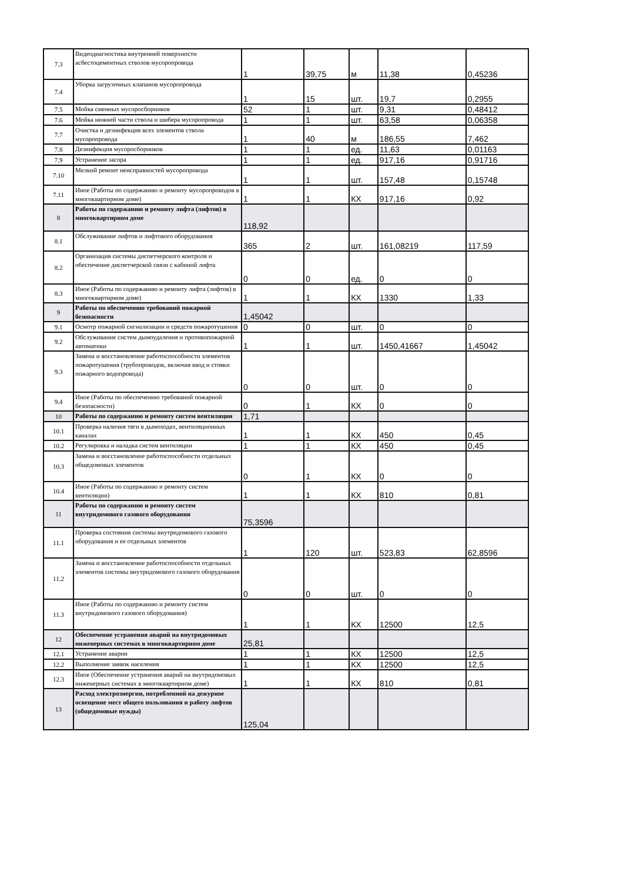| 7.3 | Видеодиагностика внутренней поверхности асбестоцементных стволов мусоропровода | 1 | 39,75 | м | 11,38 | 0,45236 |
| 7.4 | Уборка загрузочных клапанов мусоропровода | 1 | 15 | шт. | 19,7 | 0,2955 |
| 7.5 | Мойка сменных мусоросборников | 52 | 1 | шт. | 9,31 | 0,48412 |
| 7.6 | Мойка нижней части ствола и шибера мусоропровода | 1 | 1 | шт. | 63,58 | 0,06358 |
| 7.7 | Очистка и дезинфекция всех элементов ствола мусоропровода | 1 | 40 | м | 186,55 | 7,462 |
| 7.8 | Дезинфекция мусоросборников | 1 | 1 | ед. | 11,63 | 0,01163 |
| 7.9 | Устранение засора | 1 | 1 | ед. | 917,16 | 0,91716 |
| 7.10 | Мелкий ремонт неисправностей мусоропровода | 1 | 1 | шт. | 157,48 | 0,15748 |
| 7.11 | Иное (Работы по содержанию и ремонту мусоропроводов в многоквартирном доме) | 1 | 1 | КХ | 917,16 | 0,92 |
| 8 | Работы по содержанию и ремонту лифта (лифтов) в многоквартирном доме | 118,92 | | | | |
| 8.1 | Обслуживание лифтов и лифтового оборудования | 365 | 2 | шт. | 161,08219 | 117,59 |
| 8.2 | Организация системы диспетчерского контроля и обеспечение диспетчерской связи с кабиной лифта | 0 | 0 | ед. | 0 | 0 |
| 8.3 | Иное (Работы по содержанию и ремонту лифта (лифтов) в многоквартирном доме) | 1 | 1 | КХ | 1330 | 1,33 |
| 9 | Работы по обеспечению требований пожарной безопасности | 1,45042 | | | | |
| 9.1 | Осмотр пожарной сигнализации и средств пожаротушения | 0 | 0 | шт. | 0 | 0 |
| 9.2 | Обслуживание систем дымоудаления и противопожарной автоматики | 1 | 1 | шт. | 1450,41667 | 1,45042 |
| 9.3 | Замена и восстановление работоспособности элементов пожаротушения (трубопроводов, включая ввод и стояки пожарного водопровода) | 0 | 0 | шт. | 0 | 0 |
| 9.4 | Иное (Работы по обеспечению требований пожарной безопасности) | 0 | 1 | КХ | 0 | 0 |
| 10 | Работы по содержанию и ремонту систем вентиляции | 1,71 | | | | |
| 10.1 | Проверка наличия тяги в дымоходах, вентиляционных каналах | 1 | 1 | КХ | 450 | 0,45 |
| 10.2 | Регулировка и наладка систем вентиляции | 1 | 1 | КХ | 450 | 0,45 |
| 10.3 | Замена и восстановление работоспособности отдельных общедомовых элементов | 0 | 1 | КХ | 0 | 0 |
| 10.4 | Иное (Работы по содержанию и ремонту систем вентиляции) | 1 | 1 | КХ | 810 | 0,81 |
| 11 | Работы по содержанию и ремонту систем внутридомового газового оборудования | 75,3596 | | | | |
| 11.1 | Проверка состояния системы внутридомового газового оборудования и ее отдельных элементов | 1 | 120 | шт. | 523,83 | 62,8596 |
| 11.2 | Замена и восстановление работоспособности отдельных элементов системы внутридомового газового оборудования | 0 | 0 | шт. | 0 | 0 |
| 11.3 | Иное (Работы по содержанию и ремонту систем внутридомового газового оборудования) | 1 | 1 | КХ | 12500 | 12,5 |
| 12 | Обеспечение устранения аварий на внутридомовых инженерных системах в многоквартирном доме | 25,81 | | | | |
| 12.1 | Устранение аварии | 1 | 1 | КХ | 12500 | 12,5 |
| 12.2 | Выполнение заявок населения | 1 | 1 | КХ | 12500 | 12,5 |
| 12.3 | Иное (Обеспечение устранения аварий на внутридомовых инженерных системах в многоквартирном доме) | 1 | 1 | КХ | 810 | 0,81 |
| 13 | Расход электроэнергии, потребленной на дежурное освещение мест общего пользования и работу лифтов (общедомовые нужды) | 125,04 | | | | |